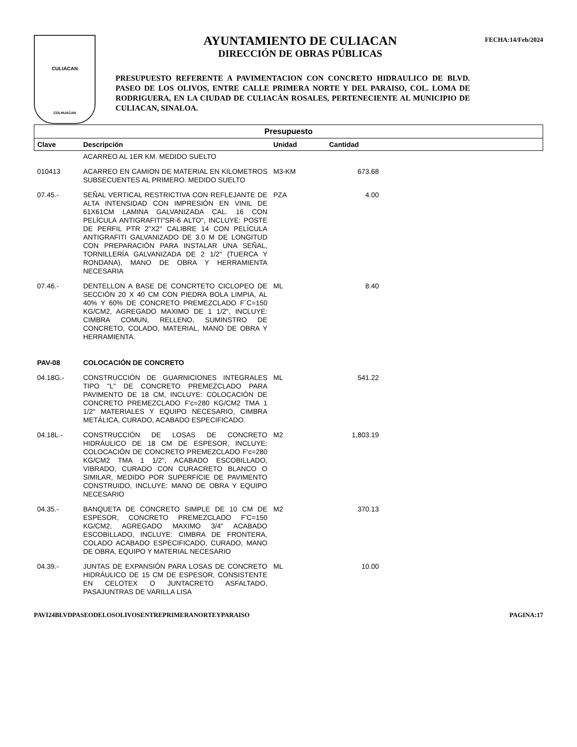CULIACAN
COLHUACAN
AYUNTAMIENTO DE CULIACAN
DIRECCIÓN DE OBRAS PÚBLICAS
PRESUPUESTO REFERENTE A PAVIMENTACION CON CONCRETO HIDRAULICO DE BLVD. PASEO DE LOS OLIVOS, ENTRE CALLE PRIMERA NORTE Y DEL PARAISO, COL. LOMA DE RODRIGUERA, EN LA CIUDAD DE CULIACÁN ROSALES, PERTENECIENTE AL MUNICIPIO DE CULIACAN, SINALOA.
FECHA:14/Feb/2024
| Presupuesto | | | | |
| --- | --- | --- | --- | --- |
| Clave | Descripción | Unidad | Cantidad | |
| | ACARREO AL 1ER KM. MEDIDO SUELTO | | | |
| 010413 | ACARREO EN CAMION DE MATERIAL EN KILOMETROS SUBSECUENTES AL PRIMERO. MEDIDO SUELTO | M3-KM | 673.68 | |
| 07.45.- | SEÑAL VERTICAL RESTRICTIVA CON REFLEJANTE DE ALTA INTENSIDAD CON IMPRESIÓN EN VINIL DE 61X61CM LAMINA GALVANIZADA CAL. 16 CON PELÍCULA ANTIGRAFITI"SR-6 ALTO", INCLUYE: POSTE DE PERFIL PTR 2"X2" CALIBRE 14 CON PELÍCULA ANTIGRAFITI GALVANIZADO DE 3.0 M DE LONGITUD CON PREPARACIÓN PARA INSTALAR UNA SEÑAL, TORNILLERÍA GALVANIZADA DE 2 1/2" (TUERCA Y RONDANA), MANO DE OBRA Y HERRAMIENTA NECESARIA | PZA | 4.00 | |
| 07.46.- | DENTELLON A BASE DE CONCRTETO CICLOPEO DE SECCIÓN 20 X 40 CM CON PIEDRA BOLA LIMPIA, AL 40% Y 60% DE CONCRETO PREMEZCLADO F´C=150 KG/CM2, AGREGADO MAXIMO DE 1 1/2", INCLUYE: CIMBRA COMUN, RELLENO, SUMINSTRO DE CONCRETO, COLADO, MATERIAL, MANO DE OBRA Y HERRAMIENTA. | ML | 8.40 | |
| PAV-08 | COLOCACIÓN DE CONCRETO | | | |
| 04.18G.- | CONSTRUCCIÓN DE GUARNICIONES INTEGRALES TIPO "L" DE CONCRETO PREMEZCLADO PARA PAVIMENTO DE 18 CM, INCLUYE: COLOCACIÓN DE CONCRETO PREMEZCLADO F'c=280 KG/CM2 TMA 1 1/2" MATERIALES Y EQUIPO NECESARIO, CIMBRA METÁLICA, CURADO, ACABADO ESPECIFICADO. | ML | 541.22 | |
| 04.18L.- | CONSTRUCCIÓN DE LOSAS DE CONCRETO HIDRÁULICO DE 18 CM DE ESPESOR, INCLUYE: COLOCACIÓN DE CONCRETO PREMEZCLADO F'c=280 KG/CM2 TMA 1 1/2", ACABADO ESCOBILLADO, VIBRADO, CURADO CON CURACRETO BLANCO O SIMILAR, MEDIDO POR SUPERFICIE DE PAVIMENTO CONSTRUIDO, INCLUYE: MANO DE OBRA Y EQUIPO NECESARIO | M2 | 1,803.19 | |
| 04.35.- | BANQUETA DE CONCRETO SIMPLE DE 10 CM DE ESPESOR, CONCRETO PREMEZCLADO F'C=150 KG/CM2, AGREGADO MAXIMO 3/4" ACABADO ESCOBILLADO, INCLUYE: CIMBRA DE FRONTERA, COLADO ACABADO ESPECIFICADO, CURADO, MANO DE OBRA, EQUIPO Y MATERIAL NECESARIO | M2 | 370.13 | |
| 04.39.- | JUNTAS DE EXPANSIÓN PARA LOSAS DE CONCRETO HIDRÁULICO DE 15 CM DE ESPESOR, CONSISTENTE EN CELOTEX O JUNTACRETO ASFALTADO, PASAJUNTRAS DE VARILLA LISA | ML | 10.00 | |
PAVI24BLVDPASEODELOSOLIVOSENTREPRIMERANORTEYPARAISO PAGINA:17